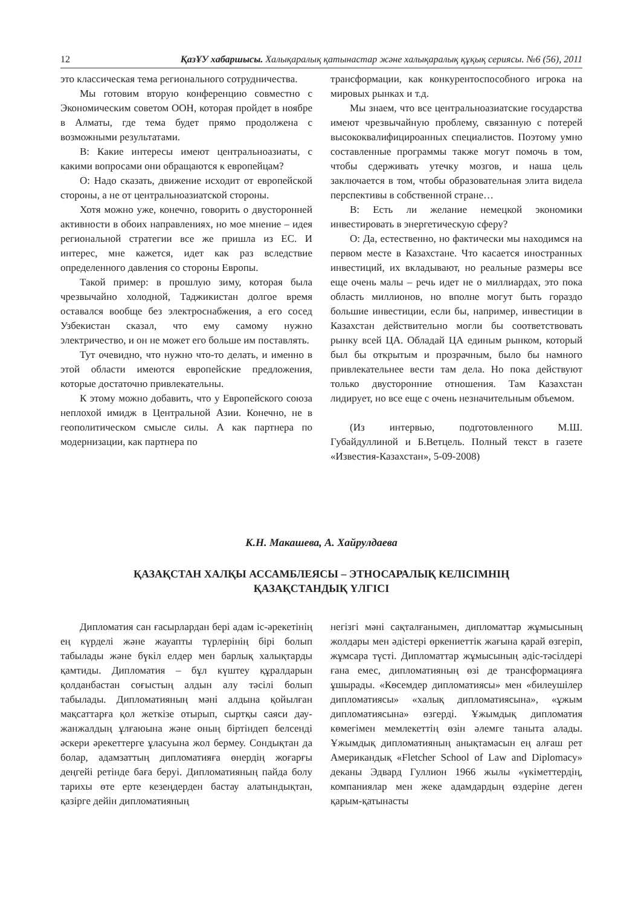12 ҚазҰУ хабаршысы. Халықаралық қатынастар және халықаралық құқық сериясы. №6 (56), 2011
это классическая тема регионального сотрудничества.
Мы готовим вторую конференцию совместно с Экономическим советом ООН, которая пройдет в ноябре в Алматы, где тема будет прямо продолжена с возможными результатами.
В: Какие интересы имеют центральноазиаты, с какими вопросами они обращаются к европейцам?
О: Надо сказать, движение исходит от европейской стороны, а не от центральноазиатской стороны.
Хотя можно уже, конечно, говорить о двусторонней активности в обоих направлениях, но мое мнение – идея региональной стратегии все же пришла из ЕС. И интерес, мне кажется, идет как раз вследствие определенного давления со стороны Европы.
Такой пример: в прошлую зиму, которая была чрезвычайно холодной, Таджикистан долгое время оставался вообще без электроснабжения, а его сосед Узбекистан сказал, что ему самому нужно электричество, и он не может его больше им поставлять.
Тут очевидно, что нужно что-то делать, и именно в этой области имеются европейские предложения, которые достаточно привлекательны.
К этому можно добавить, что у Европейского союза неплохой имидж в Центральной Азии. Конечно, не в геополитическом смысле силы. А как партнера по модернизации, как партнера по
трансформации, как конкурентоспособного игрока на мировых рынках и т.д.
Мы знаем, что все центральноазиатские государства имеют чрезвычайную проблему, связанную с потерей высококвалифицироанных специалистов. Поэтому умно составленные программы также могут помочь в том, чтобы сдерживать утечку мозгов, и наша цель заключается в том, чтобы образовательная элита видела перспективы в собственной стране…
В: Есть ли желание немецкой экономики инвестировать в энергетическую сферу?
О: Да, естественно, но фактически мы находимся на первом месте в Казахстане. Что касается иностранных инвестиций, их вкладывают, но реальные размеры все еще очень малы – речь идет не о миллиардах, это пока область миллионов, но вполне могут быть гораздо большие инвестиции, если бы, например, инвестиции в Казахстан действительно могли бы соответствовать рынку всей ЦА. Обладай ЦА единым рынком, который был бы открытым и прозрачным, было бы намного привлекательнее вести там дела. Но пока действуют только двусторонние отношения. Там Казахстан лидирует, но все еще с очень незначительным объемом.
(Из интервью, подготовленного М.Ш. Губайдуллиной и Б.Ветцель. Полный текст в газете «Известия-Казахстан», 5-09-2008)
К.Н. Макашева, А. Хайрулдаева
ҚАЗАҚСТАН ХАЛҚЫ АССАМБЛЕЯСЫ – ЭТНОСАРАЛЫҚ КЕЛІСІМНІҢ
ҚАЗАҚСТАНДЫҚ ҮЛГІСІ
Дипломатия сан ғасырлардан бері адам іс-әрекетінің ең күрделі және жауапты түрлерінің бірі болып табылады және бүкіл елдер мен барлық халықтарды қамтиды. Дипломатия – бұл күштеу құралдарын қолданбастан соғыстың алдын алу тәсілі болып табылады. Дипломатияның мәні алдына қойылған мақсаттарға қол жеткізе отырып, сыртқы саяси дау-жанжалдың ұлғаюына және оның біртіндеп белсенді әскери әрекеттерге ұласуына жол бермеу. Сондықтан да болар, адамзаттың дипломатияға өнердің жоғарғы деңгейі ретінде баға беруі. Дипломатияның пайда болу тарихы өте ерте кезеңдерден бастау алатындықтан, қазірге дейін дипломатияның
негізгі мәні сақталғанымен, дипломаттар жұмысының жолдары мен әдістері өркениеттік жағына қарай өзгеріп, жұмсара түсті. Дипломаттар жұмысының әдіс-тәсілдері ғана емес, дипломатияның өзі де трансформацияға ұшырады. «Көсемдер дипломатиясы» мен «билеушілер дипломатиясы» «халық дипломатиясына», «ұжым дипломатиясына» өзгерді. Ұжымдық дипломатия көмегімен мемлекеттің өзін әлемге таныта алады. Ұжымдық дипломатияның анықтамасын ең алғаш рет Американдық «Fletcher School of Law and Diplomacy» деканы Эдвард Гуллион 1966 жылы «үкіметтердің, компаниялар мен жеке адамдардың өздеріне деген қарым-қатынасты